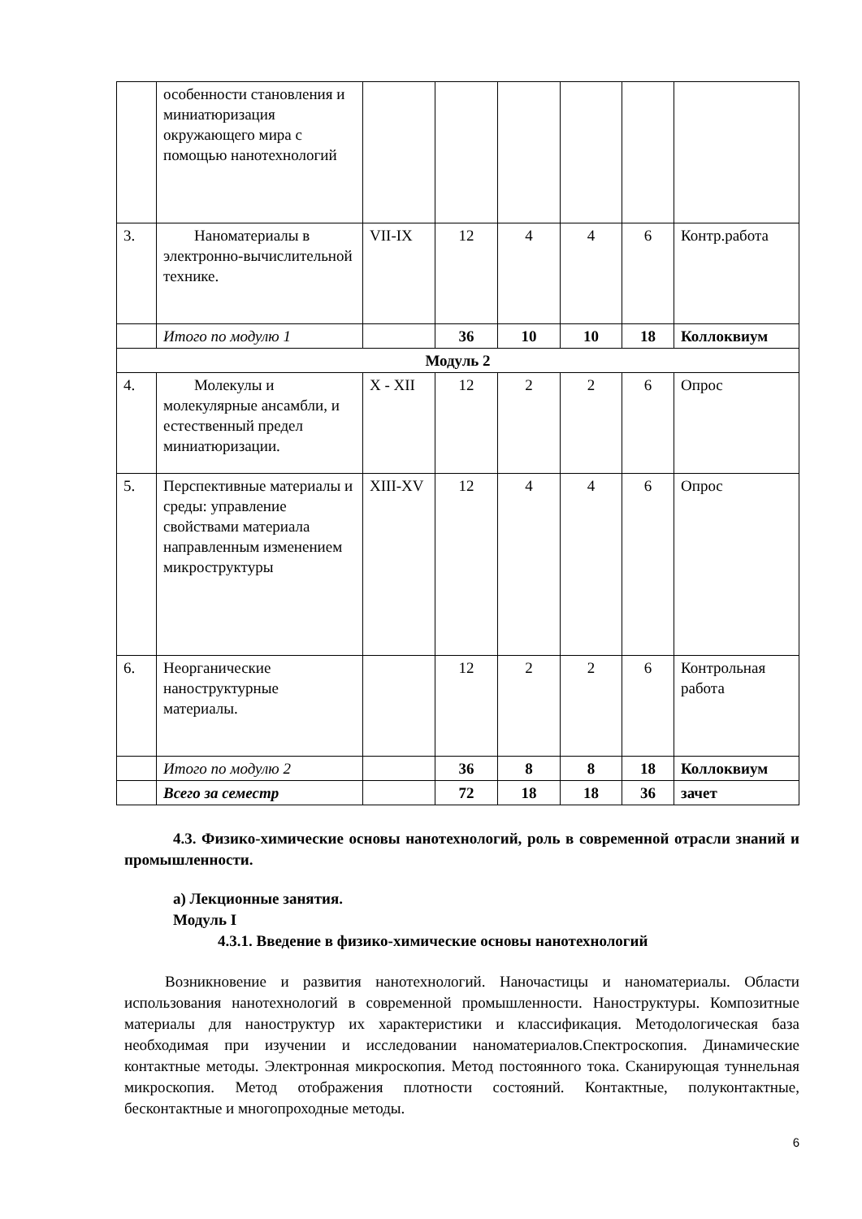| | особенности становления и миниатюризация окружающего мира с помощью нанотехнологий | | | | | | |
| 3. | Наноматериалы в электронно-вычислительной технике. | VII-IX | 12 | 4 | 4 | 6 | Контр.работа |
| | Итого по модулю 1 | | 36 | 10 | 10 | 18 | Коллоквиум |
| Модуль 2 | | | | | | | |
| 4. | Молекулы и молекулярные ансамбли, и естественный предел миниатюризации. | X - XII | 12 | 2 | 2 | 6 | Опрос |
| 5. | Перспективные материалы и среды: управление свойствами материала направленным изменением микроструктуры | XIII-XV | 12 | 4 | 4 | 6 | Опрос |
| 6. | Неорганические наноструктурные материалы. | | 12 | 2 | 2 | 6 | Контрольная работа |
| | Итого по модулю 2 | | 36 | 8 | 8 | 18 | Коллоквиум |
| | Всего за семестр | | 72 | 18 | 18 | 36 | зачет |
4.3. Физико-химические основы нанотехнологий, роль в современной отрасли знаний и промышленности.
а) Лекционные занятия.
Модуль I
4.3.1. Введение в физико-химические основы нанотехнологий
Возникновение и развития нанотехнологий. Наночастицы и наноматериалы. Области использования нанотехнологий в современной промышленности. Наноструктуры. Композитные материалы для наноструктур их характеристики и классификация. Методологическая база необходимая при изучении и исследовании наноматериалов.Спектроскопия. Динамические контактные методы. Электронная микроскопия. Метод постоянного тока. Сканирующая туннельная микроскопия. Метод отображения плотности состояний. Контактные, полуконтактные, бесконтактные и многопроходные методы.
6